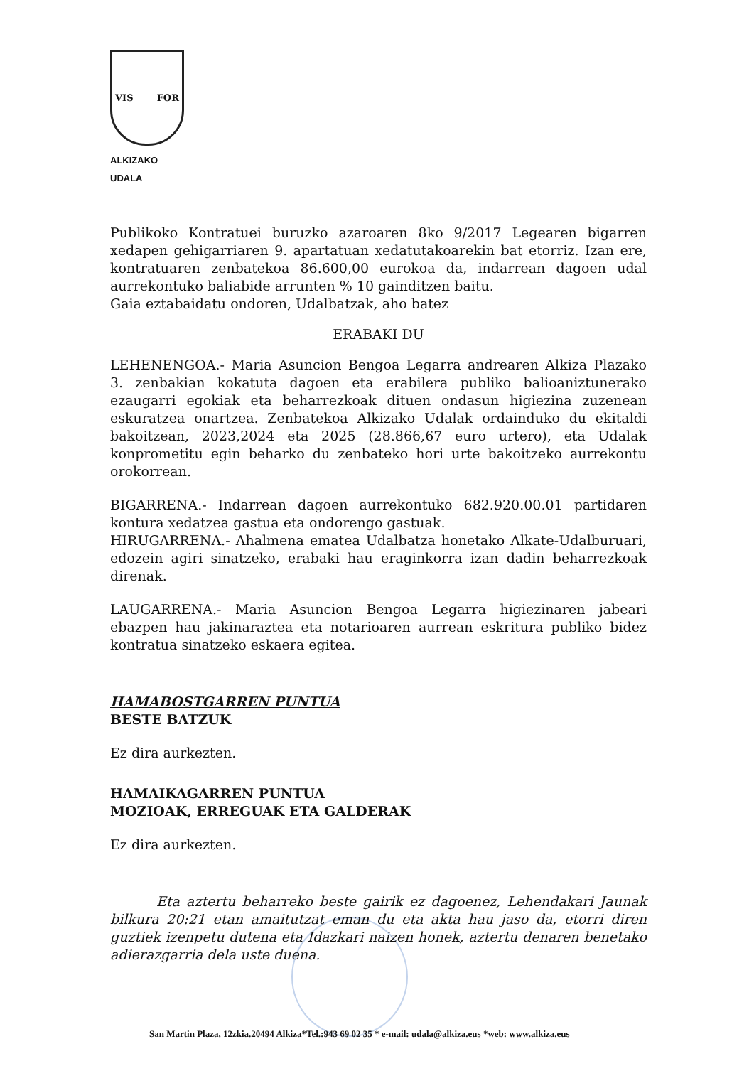VIS FOR
ALKIZAKO UDALA
Publikoko Kontratuei buruzko azaroaren 8ko 9/2017 Legearen bigarren xedapen gehigarriaren 9. apartatuan xedatutakoarekin bat etorriz. Izan ere, kontratuaren zenbatekoa 86.600,00 eurokoa da, indarrean dagoen udal aurrekontuko baliabide arrunten % 10 gainditzen baitu.
Gaia eztabaidatu ondoren, Udalbatzak, aho batez
ERABAKI DU
LEHENENGOA.- Maria Asuncion Bengoa Legarra andrearen Alkiza Plazako 3. zenbakian kokatuta dagoen eta erabilera publiko balioaniztunerako ezaugarri egokiak eta beharrezkoak dituen ondasun higiezina zuzenean eskuratzea onartzea. Zenbatekoa Alkizako Udalak ordainduko du ekitaldi bakoitzean, 2023,2024 eta 2025 (28.866,67 euro urtero), eta Udalak konprometitu egin beharko du zenbateko hori urte bakoitzeko aurrekontu orokorrean.
BIGARRENA.- Indarrean dagoen aurrekontuko 682.920.00.01 partidaren kontura xedatzea gastua eta ondorengo gastuak.
HIRUGARRENA.- Ahalmena ematea Udalbatza honetako Alkate-Udalburuari, edozein agiri sinatzeko, erabaki hau eraginkorra izan dadin beharrezkoak direnak.
LAUGARRENA.- Maria Asuncion Bengoa Legarra higiezinaren jabeari ebazpen hau jakinaraztea eta notarioaren aurrean eskritura publiko bidez kontratua sinatzeko eskaera egitea.
HAMABOSTGARREN PUNTUA
BESTE BATZUK
Ez dira aurkezten.
HAMAIKAGARREN PUNTUA
MOZIOAK, ERREGUAK ETA GALDERAK
Ez dira aurkezten.
Eta aztertu beharreko beste gairik ez dagoenez, Lehendakari Jaunak bilkura 20:21 etan amaitutzat eman du eta akta hau jaso da, etorri diren guztiek izenpetu dutena eta Idazkari naizen honek, aztertu denaren benetako adierazgarria dela uste duena.
San Martin Plaza, 12zkia.20494 Alkiza*Tel.:943 69 02 35 * e-mail: udala@alkiza.eus *web: www.alkiza.eus